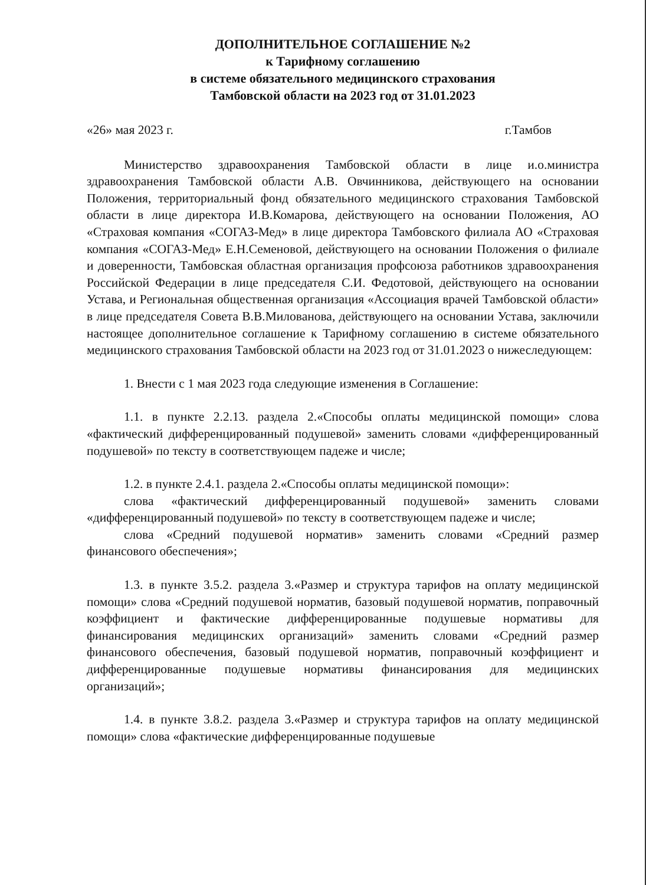ДОПОЛНИТЕЛЬНОЕ СОГЛАШЕНИЕ №2
к Тарифному соглашению
в системе обязательного медицинского страхования
Тамбовской области на 2023 год от 31.01.2023
«26» мая 2023 г. г.Тамбов
Министерство здравоохранения Тамбовской области в лице и.о.министра здравоохранения Тамбовской области А.В. Овчинникова, действующего на основании Положения, территориальный фонд обязательного медицинского страхования Тамбовской области в лице директора И.В.Комарова, действующего на основании Положения, АО «Страховая компания «СОГАЗ-Мед» в лице директора Тамбовского филиала АО «Страховая компания «СОГАЗ-Мед» Е.Н.Семеновой, действующего на основании Положения о филиале и доверенности, Тамбовская областная организация профсоюза работников здравоохранения Российской Федерации в лице председателя С.И. Федотовой, действующего на основании Устава, и Региональная общественная организация «Ассоциация врачей Тамбовской области» в лице председателя Совета В.В.Милованова, действующего на основании Устава, заключили настоящее дополнительное соглашение к Тарифному соглашению в системе обязательного медицинского страхования Тамбовской области на 2023 год от 31.01.2023 о нижеследующем:
1. Внести с 1 мая 2023 года следующие изменения в Соглашение:
1.1. в пункте 2.2.13. раздела 2.«Способы оплаты медицинской помощи» слова «фактический дифференцированный подушевой» заменить словами «дифференцированный подушевой» по тексту в соответствующем падеже и числе;
1.2. в пункте 2.4.1. раздела 2.«Способы оплаты медицинской помощи»:
слова «фактический дифференцированный подушевой» заменить словами «дифференцированный подушевой» по тексту в соответствующем падеже и числе;
слова «Средний подушевой норматив» заменить словами «Средний размер финансового обеспечения»;
1.3. в пункте 3.5.2. раздела 3.«Размер и структура тарифов на оплату медицинской помощи» слова «Средний подушевой норматив, базовый подушевой норматив, поправочный коэффициент и фактические дифференцированные подушевые нормативы для финансирования медицинских организаций» заменить словами «Средний размер финансового обеспечения, базовый подушевой норматив, поправочный коэффициент и дифференцированные подушевые нормативы финансирования для медицинских организаций»;
1.4. в пункте 3.8.2. раздела 3.«Размер и структура тарифов на оплату медицинской помощи» слова «фактические дифференцированные подушевые